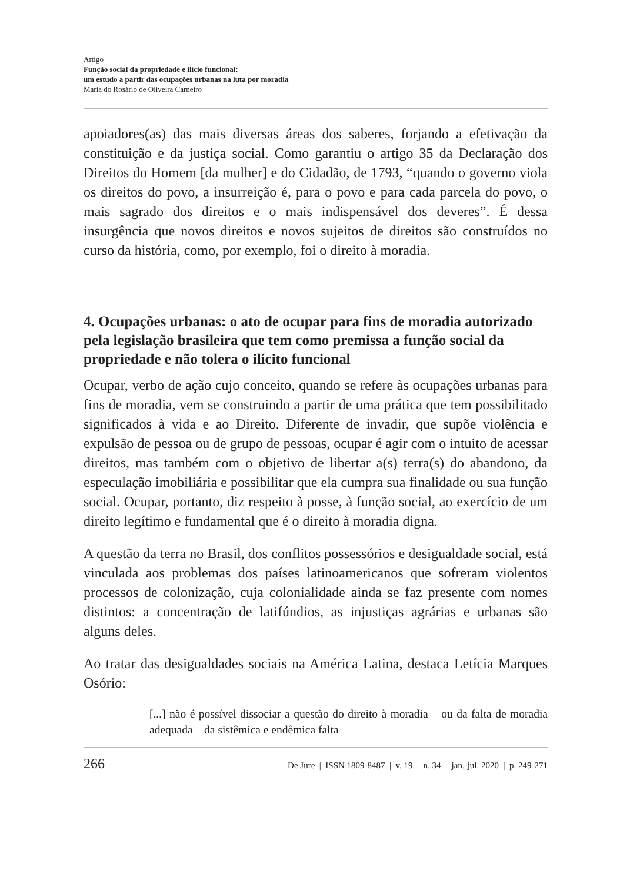Artigo
Função social da propriedade e ilício funcional:
um estudo a partir das ocupações urbanas na luta por moradia
Maria do Rosário de Oliveira Carneiro
apoiadores(as) das mais diversas áreas dos saberes, forjando a efetivação da constituição e da justiça social. Como garantiu o artigo 35 da Declaração dos Direitos do Homem [da mulher] e do Cidadão, de 1793, “quando o governo viola os direitos do povo, a insurreição é, para o povo e para cada parcela do povo, o mais sagrado dos direitos e o mais indispensável dos deveres”. É dessa insurgência que novos direitos e novos sujeitos de direitos são construídos no curso da história, como, por exemplo, foi o direito à moradia.
4. Ocupações urbanas: o ato de ocupar para fins de moradia autorizado pela legislação brasileira que tem como premissa a função social da propriedade e não tolera o ilícito funcional
Ocupar, verbo de ação cujo conceito, quando se refere às ocupações urbanas para fins de moradia, vem se construindo a partir de uma prática que tem possibilitado significados à vida e ao Direito. Diferente de invadir, que supõe violência e expulsão de pessoa ou de grupo de pessoas, ocupar é agir com o intuito de acessar direitos, mas também com o objetivo de libertar a(s) terra(s) do abandono, da especulação imobiliária e possibilitar que ela cumpra sua finalidade ou sua função social. Ocupar, portanto, diz respeito à posse, à função social, ao exercício de um direito legítimo e fundamental que é o direito à moradia digna.
A questão da terra no Brasil, dos conflitos possessórios e desigualdade social, está vinculada aos problemas dos países latinoamericanos que sofreram violentos processos de colonização, cuja colonialidade ainda se faz presente com nomes distintos: a concentração de latifúndios, as injustiças agrárias e urbanas são alguns deles.
Ao tratar das desigualdades sociais na América Latina, destaca Letícia Marques Osório:
[...] não é possível dissociar a questão do direito à moradia – ou da falta de moradia adequada – da sistêmica e endêmica falta
266 De Jure | ISSN 1809-8487 | v. 19 | n. 34 | jan.-jul. 2020 | p. 249-271